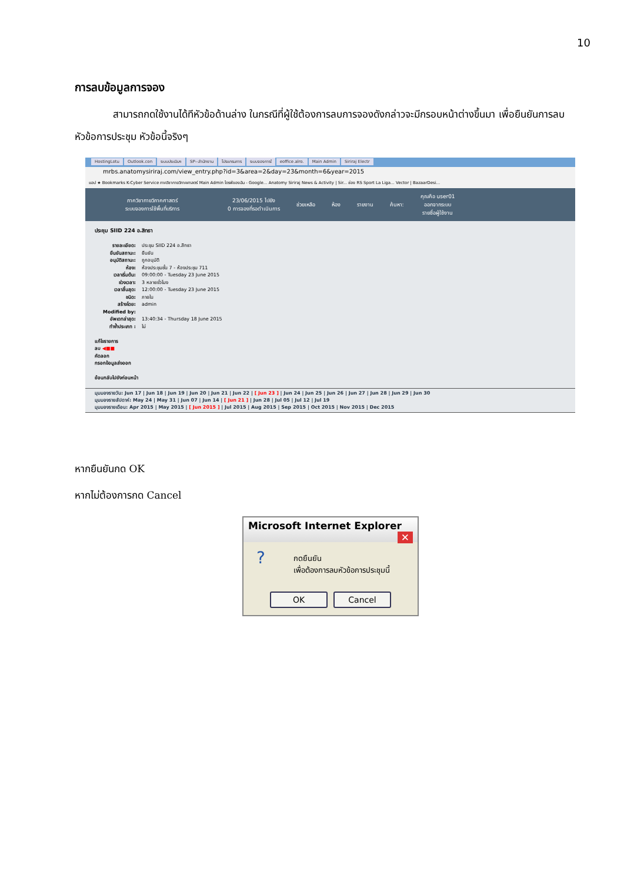10
การลบข้อมูลการจอง
สามารถกดใช้งานได้ทีหัวข้อด้านล่าง ในกรณีที่ผู้ใช้ต้องการลบการจองดังกล่าวจะมีกรอบหน้าต่างขึ้นมา เพื่อยืนยันการลบหัวข้อการประชุม หัวข้อนี้จริงๆ
HostingLotu Outlook.con ระบบประเมินฯ SP--สำนักงาน โปรแกรมการ ระบบจองการใ eoffice.alro. Main Admin Siriraj Electr
mrbs.anatomysiriraj.com/view_entry.php?id=3&area=2&day=23&month=6&year=2015
แอป ★ Bookmarks K-Cyber Service ภาควิชากายวิภาคศาสตร์ Main Admin ไดรฟ์ของฉัน - Google... Anatomy Siriraj News & Activity | Sir... ช่อง RS Sport La Liga... Vector | BazaarDesi...
ภาควิชากายวิภาคศาสตร์
ระบบจองการใช้พื้นที่บริการ
23/06/2015 ไปยัง
0 การจองที่รอดำเนินการ
ช่วยเหลือ ห้อง รายงาน ค้นหา:
คุณคือ user01
ออกจากระบบ
รายชื่อผู้ใช้งาน
ประชุม SIID 224 อ.สิทธา
รายละเอียด: ประชุม SIID 224 อ.สิทธา
ยืนยันสถานะ: ยืนยัน
อนุมัติสถานะ: ถูกอนุมัติ
ห้อง: ห้องประชุมชั้น 7 - ห้องประชุม 711
เวลาเริ่มต้น: 09:00:00 - Tuesday 23 June 2015
ช่วงเวลา: 3 หลายชั่วโมง
เวลาสิ้นสุด: 12:00:00 - Tuesday 23 June 2015
ชนิด: ภายใน
สร้างโดย: admin
Modified by:
อัพเดทล่าสุด: 13:40:34 - Thursday 18 June 2015
ทำซ้ำประเภท : ไม่
แก้ไขรายการ
ลบ ◀■■
คัดลอก
กรอกข้อมูลส่งออก
ย้อนกลับไปยังก่อนหน้า
มุมมองรายวัน: Jun 17 | Jun 18 | Jun 19 | Jun 20 | Jun 21 | Jun 22 | [ Jun 23 ] | Jun 24 | Jun 25 | Jun 26 | Jun 27 | Jun 28 | Jun 29 | Jun 30
มุมมองรายสัปดาห์: May 24 | May 31 | Jun 07 | Jun 14 | [ Jun 21 ] | Jun 28 | Jul 05 | Jul 12 | Jul 19
มุมมองรายเดือน: Apr 2015 | May 2015 | [ Jun 2015 ] | Jul 2015 | Aug 2015 | Sep 2015 | Oct 2015 | Nov 2015 | Dec 2015
หากยืนยันกด OK
หากไม่ต้องการกด Cancel
Microsoft Internet Explorer ✕
?
กดยืนยัน
เพื่อต้องการลบหัวข้อการประชุมนี้
OK Cancel